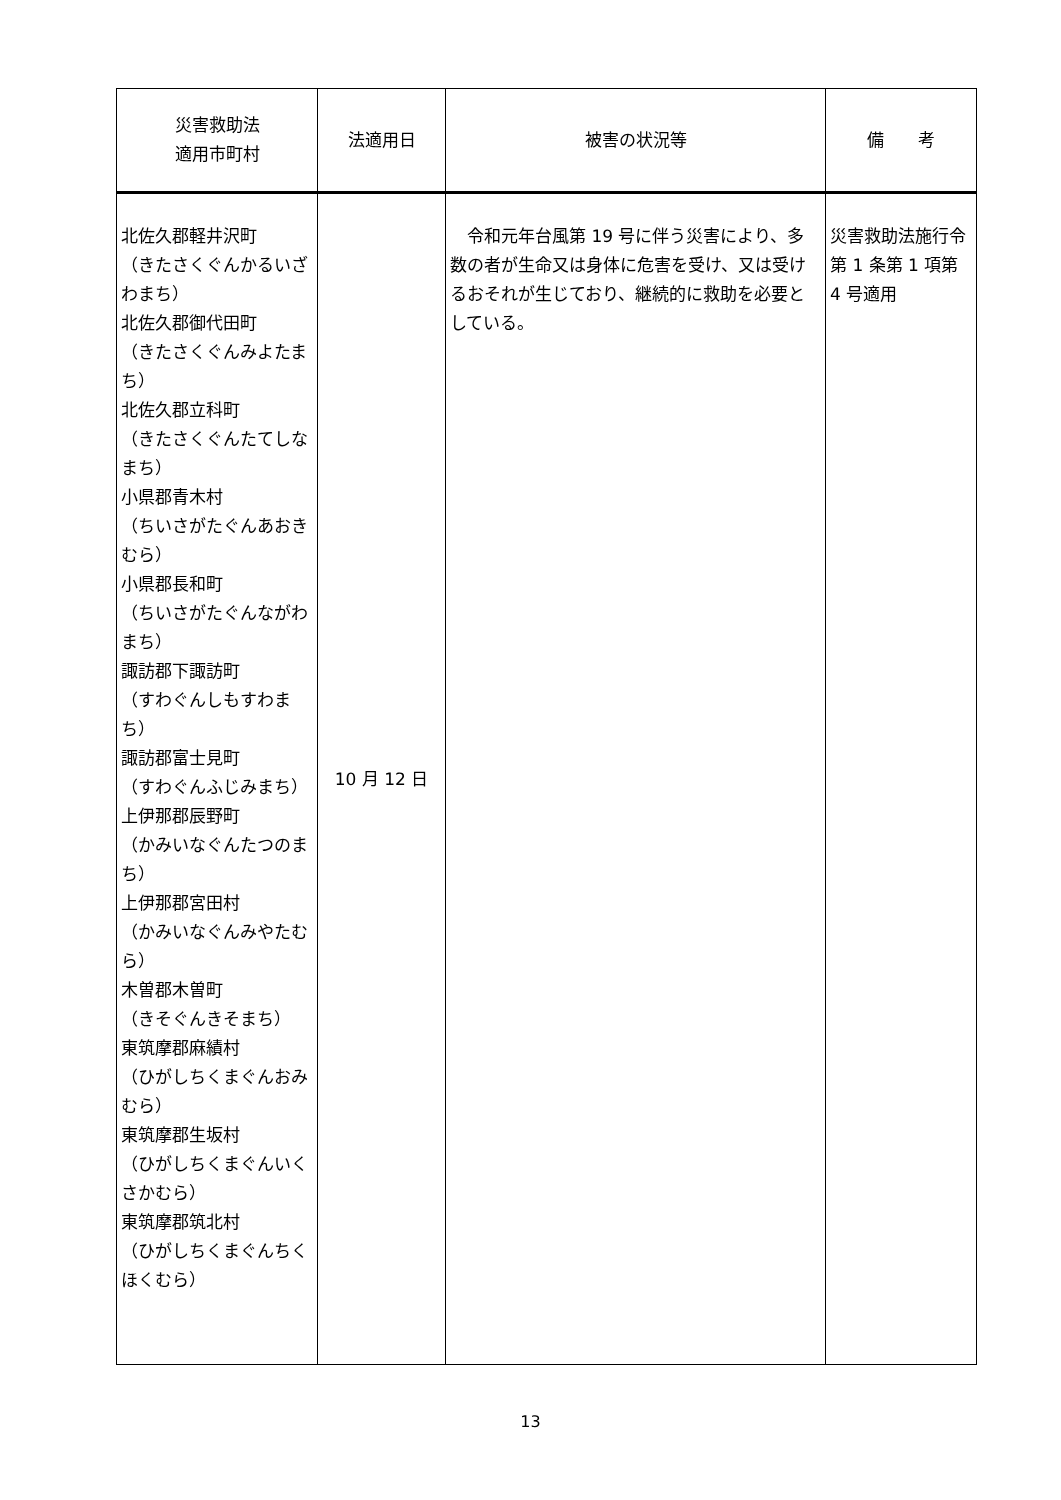| 災害救助法 適用市町村 | 法適用日 | 被害の状況等 | 備 考 |
| --- | --- | --- | --- |
| 北佐久郡軽井沢町 （きたさくぐんかるいざわまち） 北佐久郡御代田町 （きたさくぐんみよたまち） 北佐久郡立科町 （きたさくぐんたてしなまち） 小県郡青木村 （ちいさがたぐんあおきむら） 小県郡長和町 （ちいさがたぐんながわまち） 諏訪郡下諏訪町 （すわぐんしもすわまち） 諏訪郡富士見町 （すわぐんふじみまち） 上伊那郡辰野町 （かみいなぐんたつのまち） 上伊那郡宮田村 （かみいなぐんみやたむら） 木曽郡木曽町 （きそぐんきそまち） 東筑摩郡麻績村 （ひがしちくまぐんおみむら） 東筑摩郡生坂村 （ひがしちくまぐんいくさかむら） 東筑摩郡筑北村 （ひがしちくまぐんちくほくむら） | 10 月 12 日 | 令和元年台風第 19 号に伴う災害により、多数の者が生命又は身体に危害を受け、又は受けるおそれが生じており、継続的に救助を必要としている。 | 災害救助法施行令第 1 条第 1 項第 4 号適用 |
13